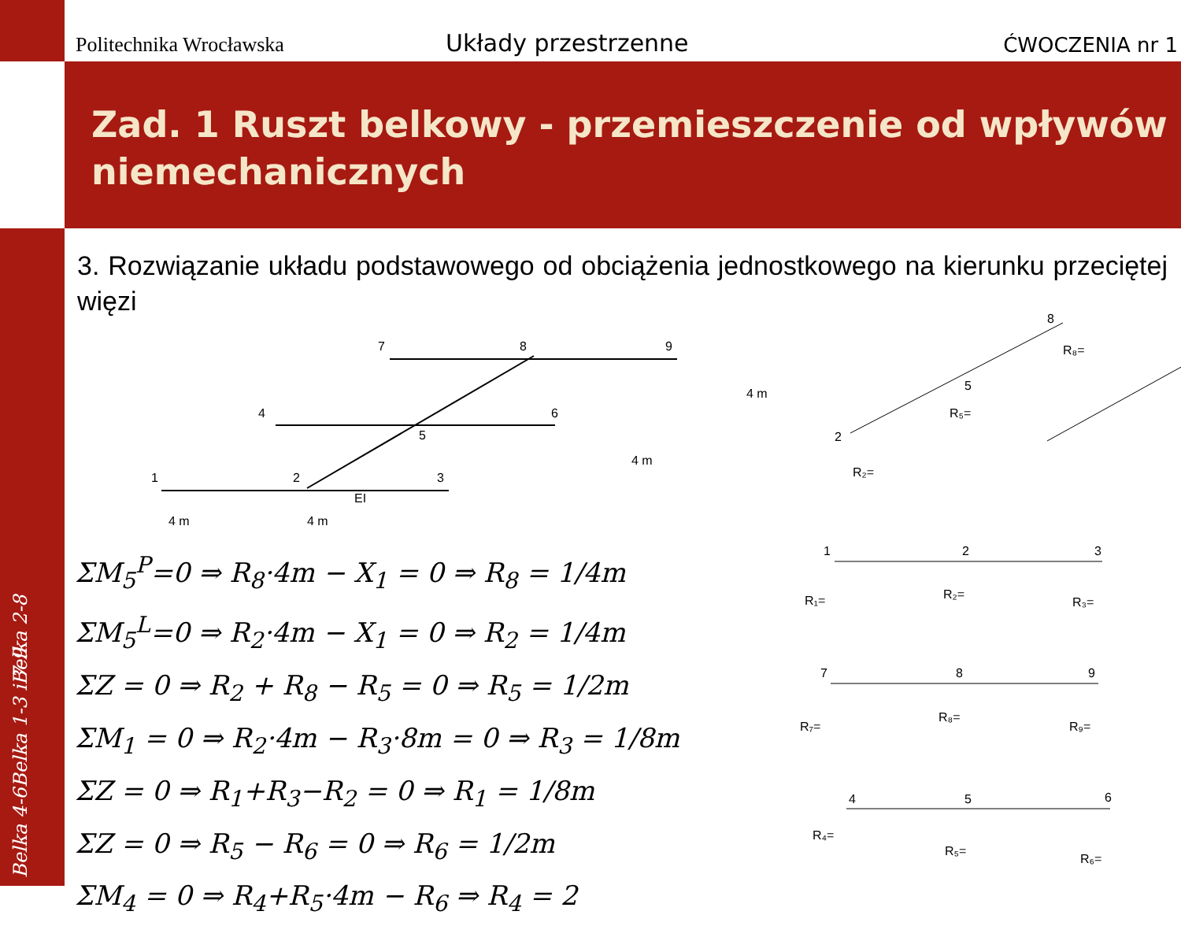Politechnika Wrocławska
Układy przestrzenne
ĆWOCZENIA nr 1
Zad. 1 Ruszt belkowy - przemieszczenie od wpływów niemechanicznych
Belka 2-8
Belka 1-3 i 7-9
Belka 4-6
3. Rozwiązanie układu podstawowego od obciążenia jednostkowego na kierunku przeciętej więzi
7
8
9
4
6
5
1
2
3
EI
4 m
4 m
4 m
4 m
8
R₈=
5
R₅=
2
R₂=
1
2
3
R₁=
R₂=
R₃=
7
8
9
R₇=
R₈=
R₉=
4
5
6
R₄=
R₅=
R₆=
ΣM<sub>5</sub><sup>P</sup>=0 ⇒ R<sub>8</sub>·4m − X<sub>1</sub> = 0 ⇒ R<sub>8</sub> = 1/4m
ΣM<sub>5</sub><sup>L</sup>=0 ⇒ R<sub>2</sub>·4m − X<sub>1</sub> = 0 ⇒ R<sub>2</sub> = 1/4m
ΣZ = 0 ⇒ R<sub>2</sub> + R<sub>8</sub> − R<sub>5</sub> = 0 ⇒ R<sub>5</sub> = 1/2m
ΣM<sub>1</sub> = 0 ⇒ R<sub>2</sub>·4m − R<sub>3</sub>·8m = 0 ⇒ R<sub>3</sub> = 1/8m
ΣZ = 0 ⇒ R<sub>1</sub>+R<sub>3</sub>−R<sub>2</sub> = 0 ⇒ R<sub>1</sub> = 1/8m
ΣZ = 0 ⇒ R<sub>5</sub> − R<sub>6</sub> = 0 ⇒ R<sub>6</sub> = 1/2m
ΣM<sub>4</sub> = 0 ⇒ R<sub>4</sub>+R<sub>5</sub>·4m − R<sub>6</sub> ⇒ R<sub>4</sub> = 2